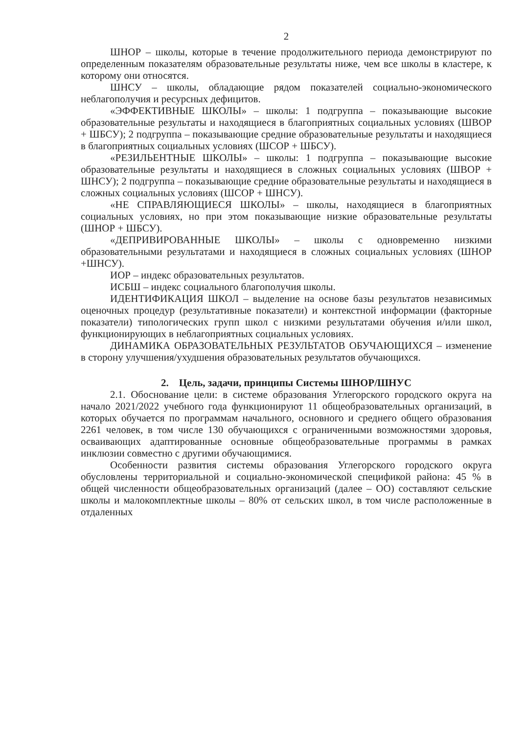2
ШНОР – школы, которые в течение продолжительного периода демонстрируют по определенным показателям образовательные результаты ниже, чем все школы в кластере, к которому они относятся.
ШНСУ – школы, обладающие рядом показателей социально-экономического неблагополучия и ресурсных дефицитов.
«ЭФФЕКТИВНЫЕ ШКОЛЫ» – школы: 1 подгруппа – показывающие высокие образовательные результаты и находящиеся в благоприятных социальных условиях (ШВОР + ШБСУ); 2 подгруппа – показывающие средние образовательные результаты и находящиеся в благоприятных социальных условиях (ШСОР + ШБСУ).
«РЕЗИЛЬЕНТНЫЕ ШКОЛЫ» – школы: 1 подгруппа – показывающие высокие образовательные результаты и находящиеся в сложных социальных условиях (ШВОР + ШНСУ); 2 подгруппа – показывающие средние образовательные результаты и находящиеся в сложных социальных условиях (ШСОР + ШНСУ).
«НЕ СПРАВЛЯЮЩИЕСЯ ШКОЛЫ» – школы, находящиеся в благоприятных социальных условиях, но при этом показывающие низкие образовательные результаты (ШНОР + ШБСУ).
«ДЕПРИВИРОВАННЫЕ ШКОЛЫ» – школы с одновременно низкими образовательными результатами и находящиеся в сложных социальных условиях (ШНОР +ШНСУ).
ИОР – индекс образовательных результатов.
ИСБШ – индекс социального благополучия школы.
ИДЕНТИФИКАЦИЯ ШКОЛ – выделение на основе базы результатов независимых оценочных процедур (результативные показатели) и контекстной информации (факторные показатели) типологических групп школ с низкими результатами обучения и/или школ, функционирующих в неблагоприятных социальных условиях.
ДИНАМИКА ОБРАЗОВАТЕЛЬНЫХ РЕЗУЛЬТАТОВ ОБУЧАЮЩИХСЯ – изменение в сторону улучшения/ухудшения образовательных результатов обучающихся.
2. Цель, задачи, принципы Системы ШНОР/ШНУС
2.1. Обоснование цели: в системе образования Углегорского городского округа на начало 2021/2022 учебного года функционируют 11 общеобразовательных организаций, в которых обучается по программам начального, основного и среднего общего образования 2261 человек, в том числе 130 обучающихся с ограниченными возможностями здоровья, осваивающих адаптированные основные общеобразовательные программы в рамках инклюзии совместно с другими обучающимися.
Особенности развития системы образования Углегорского городского округа обусловлены территориальной и социально-экономической спецификой района: 45 % в общей численности общеобразовательных организаций (далее – ОО) составляют сельские школы и малокомплектные школы – 80% от сельских школ, в том числе расположенные в отдаленных